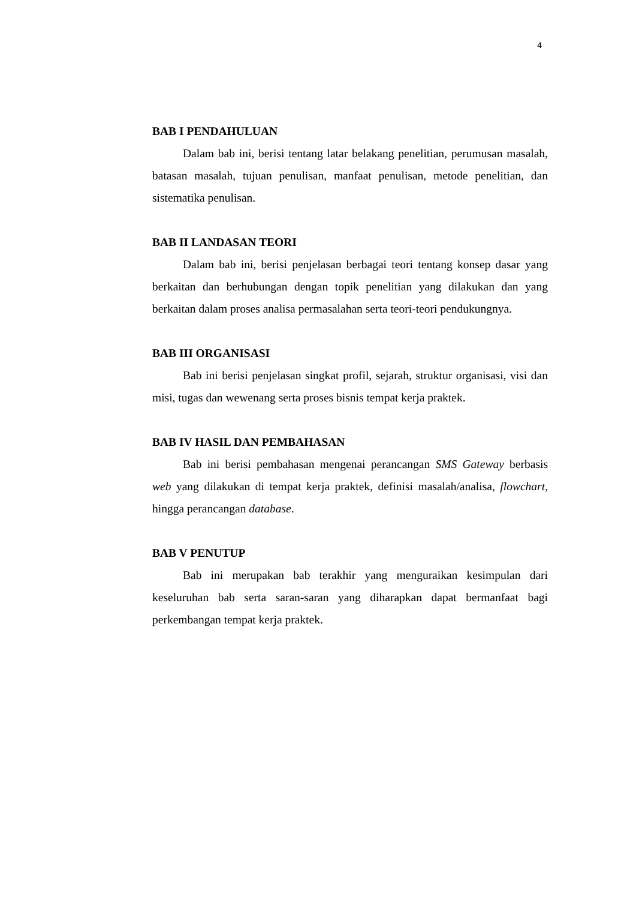4
BAB I PENDAHULUAN
Dalam bab ini, berisi tentang latar belakang penelitian, perumusan masalah, batasan masalah, tujuan penulisan, manfaat penulisan, metode penelitian, dan sistematika penulisan.
BAB II LANDASAN TEORI
Dalam bab ini, berisi penjelasan berbagai teori tentang konsep dasar yang berkaitan dan berhubungan dengan topik penelitian yang dilakukan dan yang berkaitan dalam proses analisa permasalahan serta teori-teori pendukungnya.
BAB III ORGANISASI
Bab ini berisi penjelasan singkat profil, sejarah, struktur organisasi, visi dan misi, tugas dan wewenang serta proses bisnis tempat kerja praktek.
BAB IV HASIL DAN PEMBAHASAN
Bab ini berisi pembahasan mengenai perancangan SMS Gateway berbasis web yang dilakukan di tempat kerja praktek, definisi masalah/analisa, flowchart, hingga perancangan database.
BAB V PENUTUP
Bab ini merupakan bab terakhir yang menguraikan kesimpulan dari keseluruhan bab serta saran-saran yang diharapkan dapat bermanfaat bagi perkembangan tempat kerja praktek.